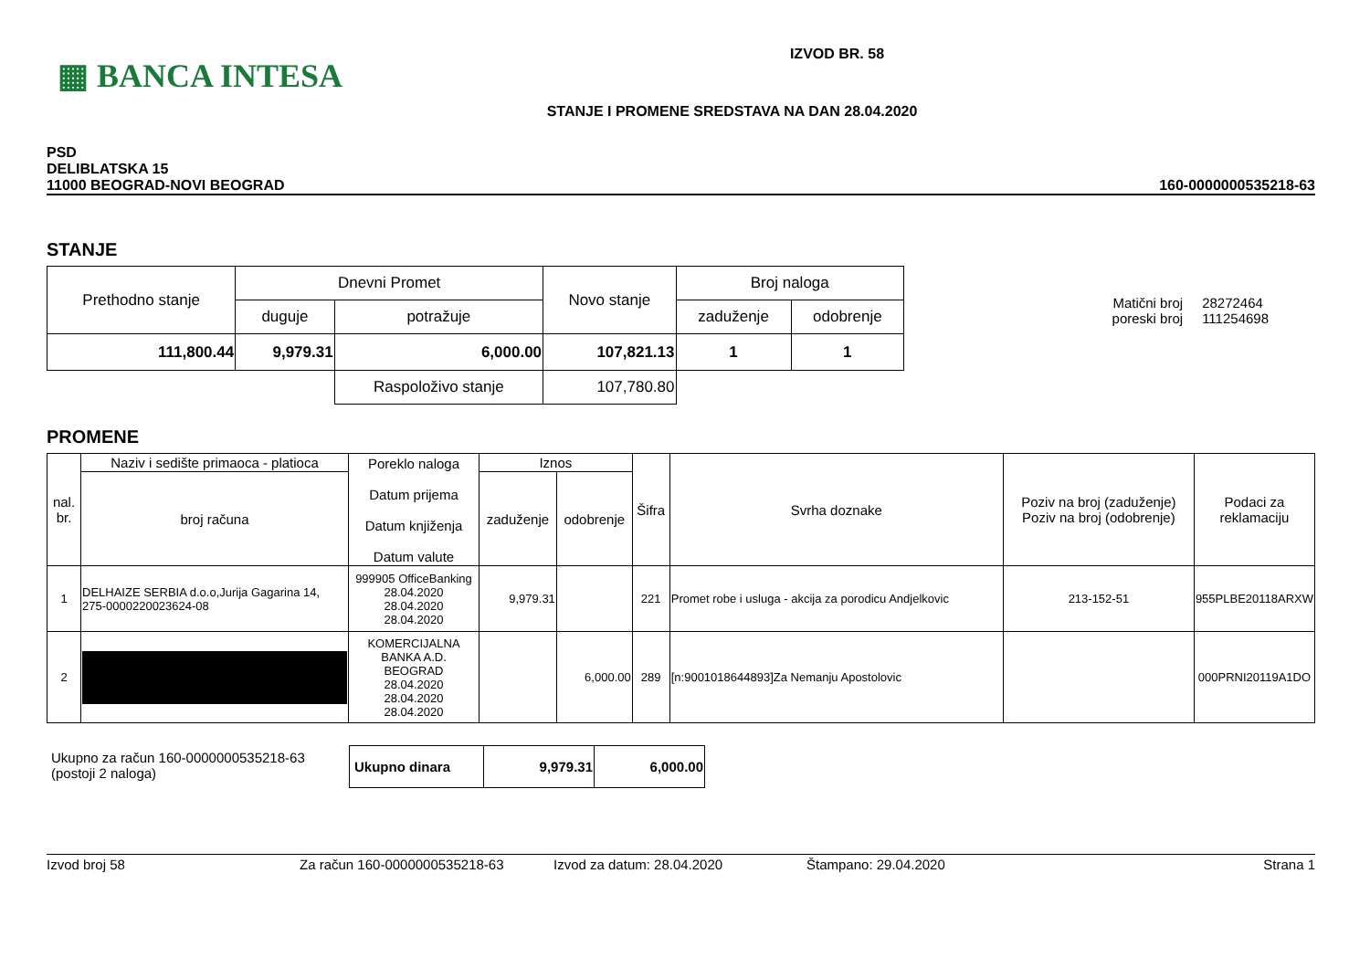▦ BANCA INTESA
IZVOD BR. 58
STANJE I PROMENE SREDSTAVA NA DAN 28.04.2020
PSD
DELIBLATSKA 15
11000 BEOGRAD-NOVI BEOGRAD
160-0000000535218-63
STANJE
| Prethodno stanje | Dnevni Promet | | Novo stanje | Broj naloga | |
| | duguje | potražuje | | zaduženje | odobrenje |
| 111,800.44 | 9,979.31 | 6,000.00 | 107,821.13 | 1 | 1 |
| | | Raspoloživo stanje | 107,780.80 | | |
| Matični broj poreski broj | 28272464 111254698 |
PROMENE
| nal. br. | Naziv i sedište primaoca - platioca | Poreklo naloga Datum prijema Datum knjiženja Datum valute | Iznos | | Šifra | Svrha doznake | Poziv na broj (zaduženje) Poziv na broj (odobrenje) | Podaci za reklamaciju |
| | broj računa | | zaduženje | odobrenje | | | | |
| 1 | DELHAIZE SERBIA d.o.o,Jurija Gagarina 14, 275-0000220023624-08 | 999905 OfficeBanking 28.04.2020 28.04.2020 28.04.2020 | 9,979.31 | | 221 | Promet robe i usluga - akcija za porodicu Andjelkovic | 213-152-51 | 955PLBE20118ARXW |
| 2 | | KOMERCIJALNA BANKA A.D. BEOGRAD 28.04.2020 28.04.2020 28.04.2020 | | 6,000.00 | 289 | [n:9001018644893]Za Nemanju Apostolovic | | 000PRNI20119A1DO |
Ukupno za račun 160-0000000535218-63
(postoji 2 naloga)
| Ukupno dinara | 9,979.31 | 6,000.00 |
Izvod broj 58 Za račun 160-0000000535218-63 Izvod za datum: 28.04.2020 Štampano: 29.04.2020 Strana 1